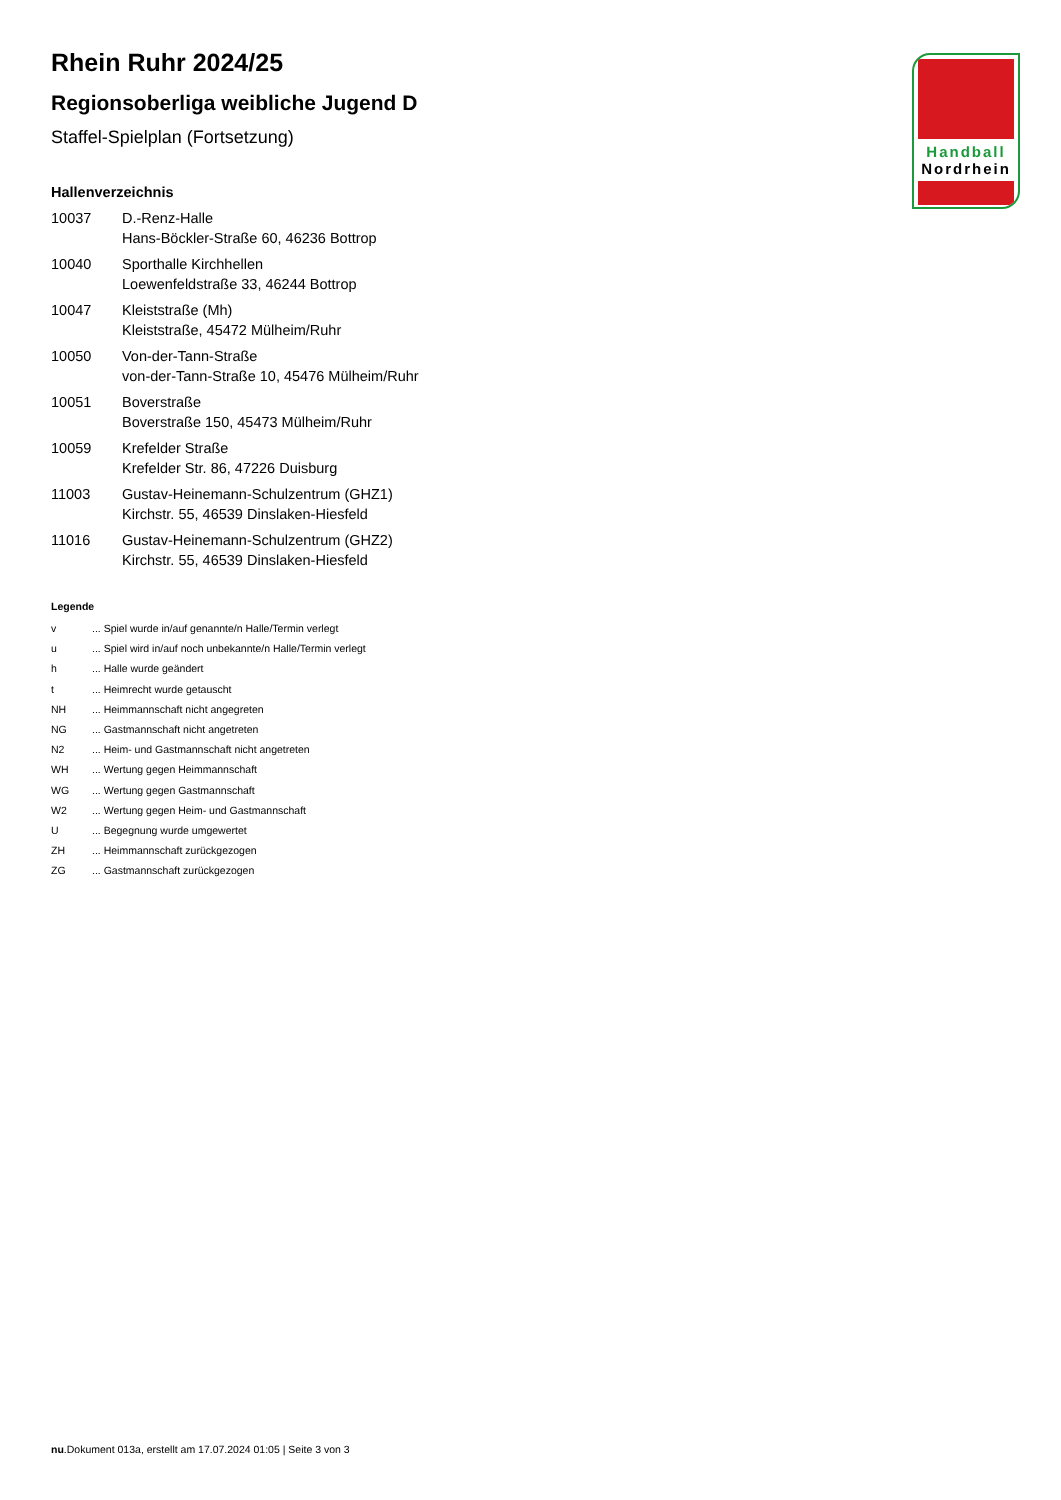Handball
Nordrhein
Rhein Ruhr 2024/25
Regionsoberliga weibliche Jugend D
Staffel-Spielplan (Fortsetzung)
Hallenverzeichnis
| 10037 | D.-Renz-Halle Hans-Böckler-Straße 60, 46236 Bottrop |
| 10040 | Sporthalle Kirchhellen Loewenfeldstraße 33, 46244 Bottrop |
| 10047 | Kleiststraße (Mh) Kleiststraße, 45472 Mülheim/Ruhr |
| 10050 | Von-der-Tann-Straße von-der-Tann-Straße 10, 45476 Mülheim/Ruhr |
| 10051 | Boverstraße Boverstraße 150, 45473 Mülheim/Ruhr |
| 10059 | Krefelder Straße Krefelder Str. 86, 47226 Duisburg |
| 11003 | Gustav-Heinemann-Schulzentrum (GHZ1) Kirchstr. 55, 46539 Dinslaken-Hiesfeld |
| 11016 | Gustav-Heinemann-Schulzentrum (GHZ2) Kirchstr. 55, 46539 Dinslaken-Hiesfeld |
Legende
| v | ... Spiel wurde in/auf genannte/n Halle/Termin verlegt |
| u | ... Spiel wird in/auf noch unbekannte/n Halle/Termin verlegt |
| h | ... Halle wurde geändert |
| t | ... Heimrecht wurde getauscht |
| NH | ... Heimmannschaft nicht angegreten |
| NG | ... Gastmannschaft nicht angetreten |
| N2 | ... Heim- und Gastmannschaft nicht angetreten |
| WH | ... Wertung gegen Heimmannschaft |
| WG | ... Wertung gegen Gastmannschaft |
| W2 | ... Wertung gegen Heim- und Gastmannschaft |
| U | ... Begegnung wurde umgewertet |
| ZH | ... Heimmannschaft zurückgezogen |
| ZG | ... Gastmannschaft zurückgezogen |
nu.Dokument 013a, erstellt am 17.07.2024 01:05 | Seite 3 von 3